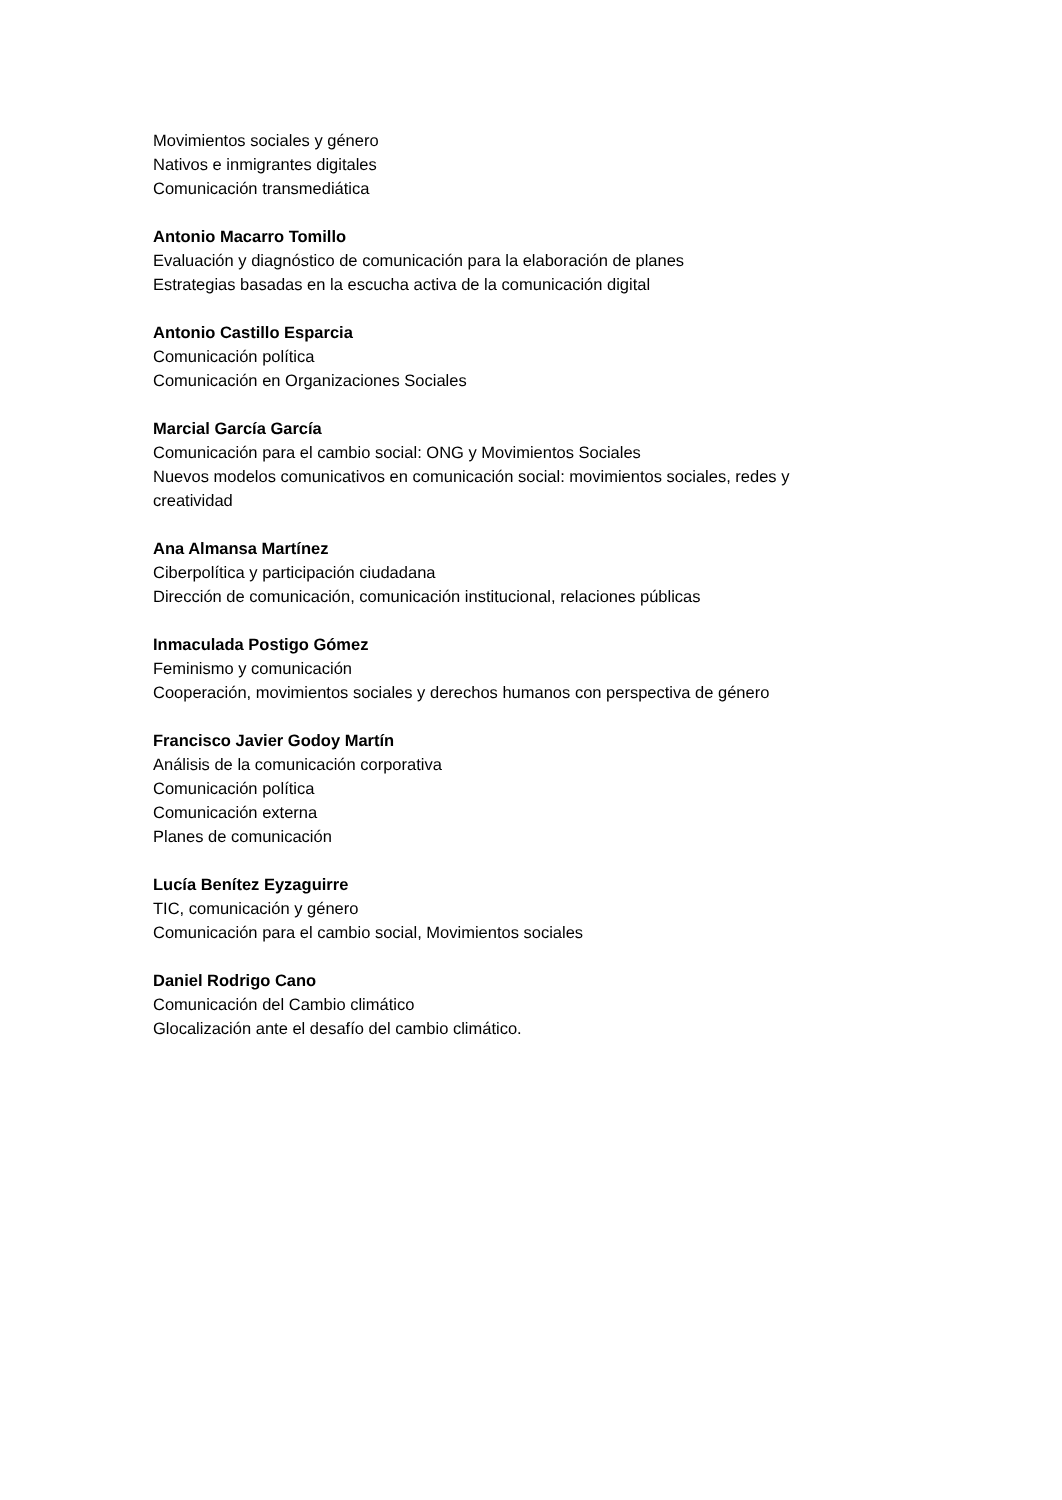Movimientos sociales y género
Nativos e inmigrantes digitales
Comunicación transmediática
Antonio Macarro Tomillo
Evaluación y diagnóstico de comunicación para la elaboración de planes
Estrategias basadas en la escucha activa de la comunicación digital
Antonio Castillo Esparcia
Comunicación política
Comunicación en Organizaciones Sociales
Marcial García García
Comunicación para el cambio social: ONG y Movimientos Sociales
Nuevos modelos comunicativos en comunicación social: movimientos sociales, redes y creatividad
Ana Almansa Martínez
Ciberpolítica y participación ciudadana
Dirección de comunicación, comunicación institucional, relaciones públicas
Inmaculada Postigo Gómez
Feminismo y comunicación
Cooperación, movimientos sociales y derechos humanos con perspectiva de género
Francisco Javier Godoy Martín
Análisis de la comunicación corporativa
Comunicación política
Comunicación externa
Planes de comunicación
Lucía Benítez Eyzaguirre
TIC, comunicación y género
Comunicación para el cambio social, Movimientos sociales
Daniel Rodrigo Cano
Comunicación del Cambio climático
Glocalización ante el desafío del cambio climático.